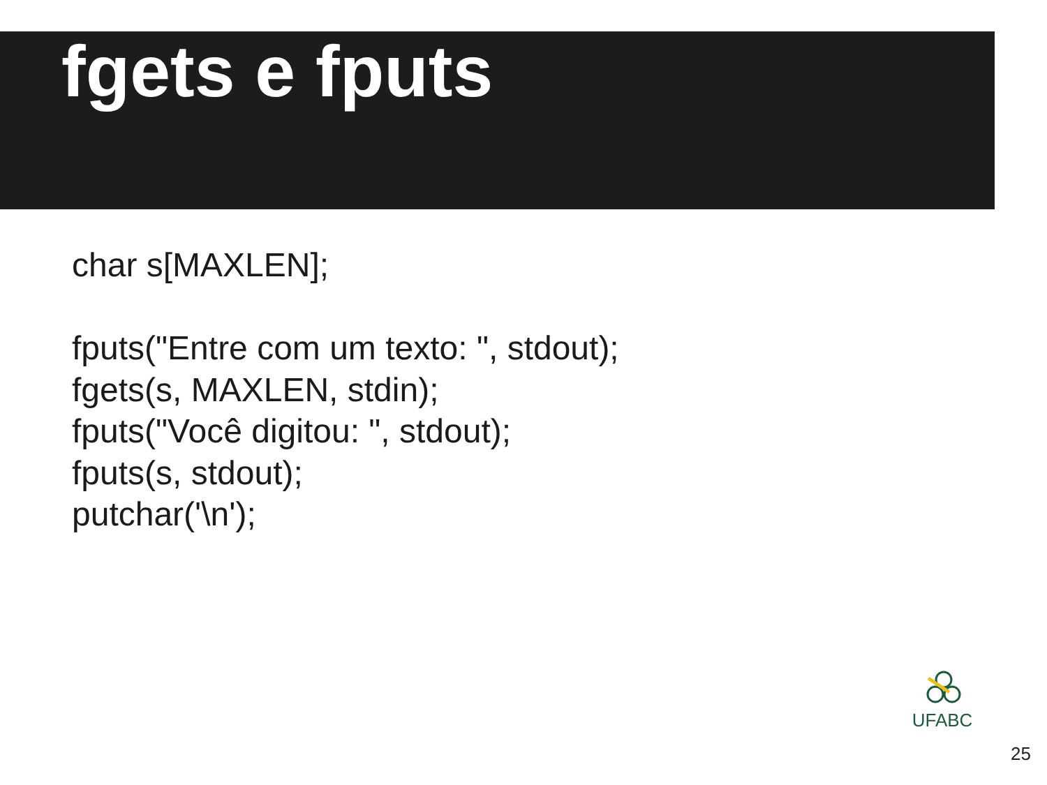fgets e fputs
char s[MAXLEN];
fputs("Entre com um texto: ", stdout);
fgets(s, MAXLEN, stdin);
fputs("Você digitou: ", stdout);
fputs(s, stdout);
putchar('\n');
UFABC
25